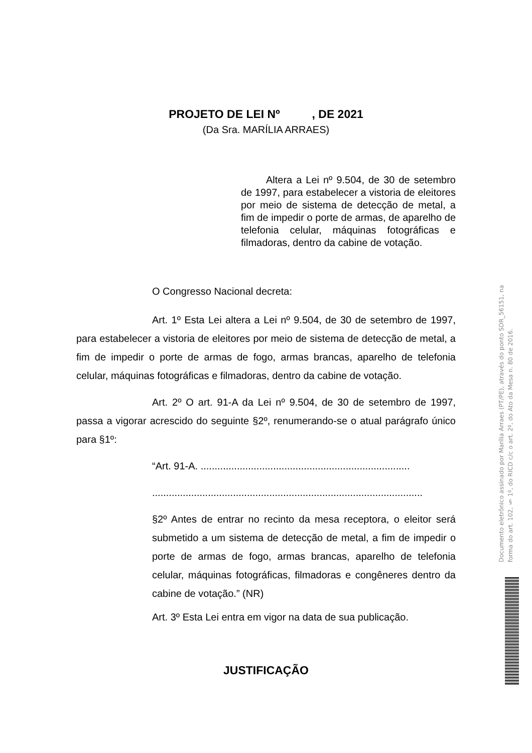PROJETO DE LEI Nº , DE 2021
(Da Sra. MARÍLIA ARRAES)
Altera a Lei nº 9.504, de 30 de setembro de 1997, para estabelecer a vistoria de eleitores por meio de sistema de detecção de metal, a fim de impedir o porte de armas, de aparelho de telefonia celular, máquinas fotográficas e filmadoras, dentro da cabine de votação.
O Congresso Nacional decreta:
Art. 1º Esta Lei altera a Lei nº 9.504, de 30 de setembro de 1997, para estabelecer a vistoria de eleitores por meio de sistema de detecção de metal, a fim de impedir o porte de armas de fogo, armas brancas, aparelho de telefonia celular, máquinas fotográficas e filmadoras, dentro da cabine de votação.
Art. 2º O art. 91-A da Lei nº 9.504, de 30 de setembro de 1997, passa a vigorar acrescido do seguinte §2º, renumerando-se o atual parágrafo único para §1º:
“Art. 91-A. ...........................................................................
.................................................................................................
§2º Antes de entrar no recinto da mesa receptora, o eleitor será submetido a um sistema de detecção de metal, a fim de impedir o porte de armas de fogo, armas brancas, aparelho de telefonia celular, máquinas fotográficas, filmadoras e congêneres dentro da cabine de votação.” (NR)
Art. 3º Esta Lei entra em vigor na data de sua publicação.
JUSTIFICAÇÃO
Documento eletrônico assinado por Marília Arraes (PT/PE), através do ponto SDR_56151, na forma do art. 102, § 1º, do RICD c/c o art. 2º, do Ato da Mesa n. 80 de 2016.